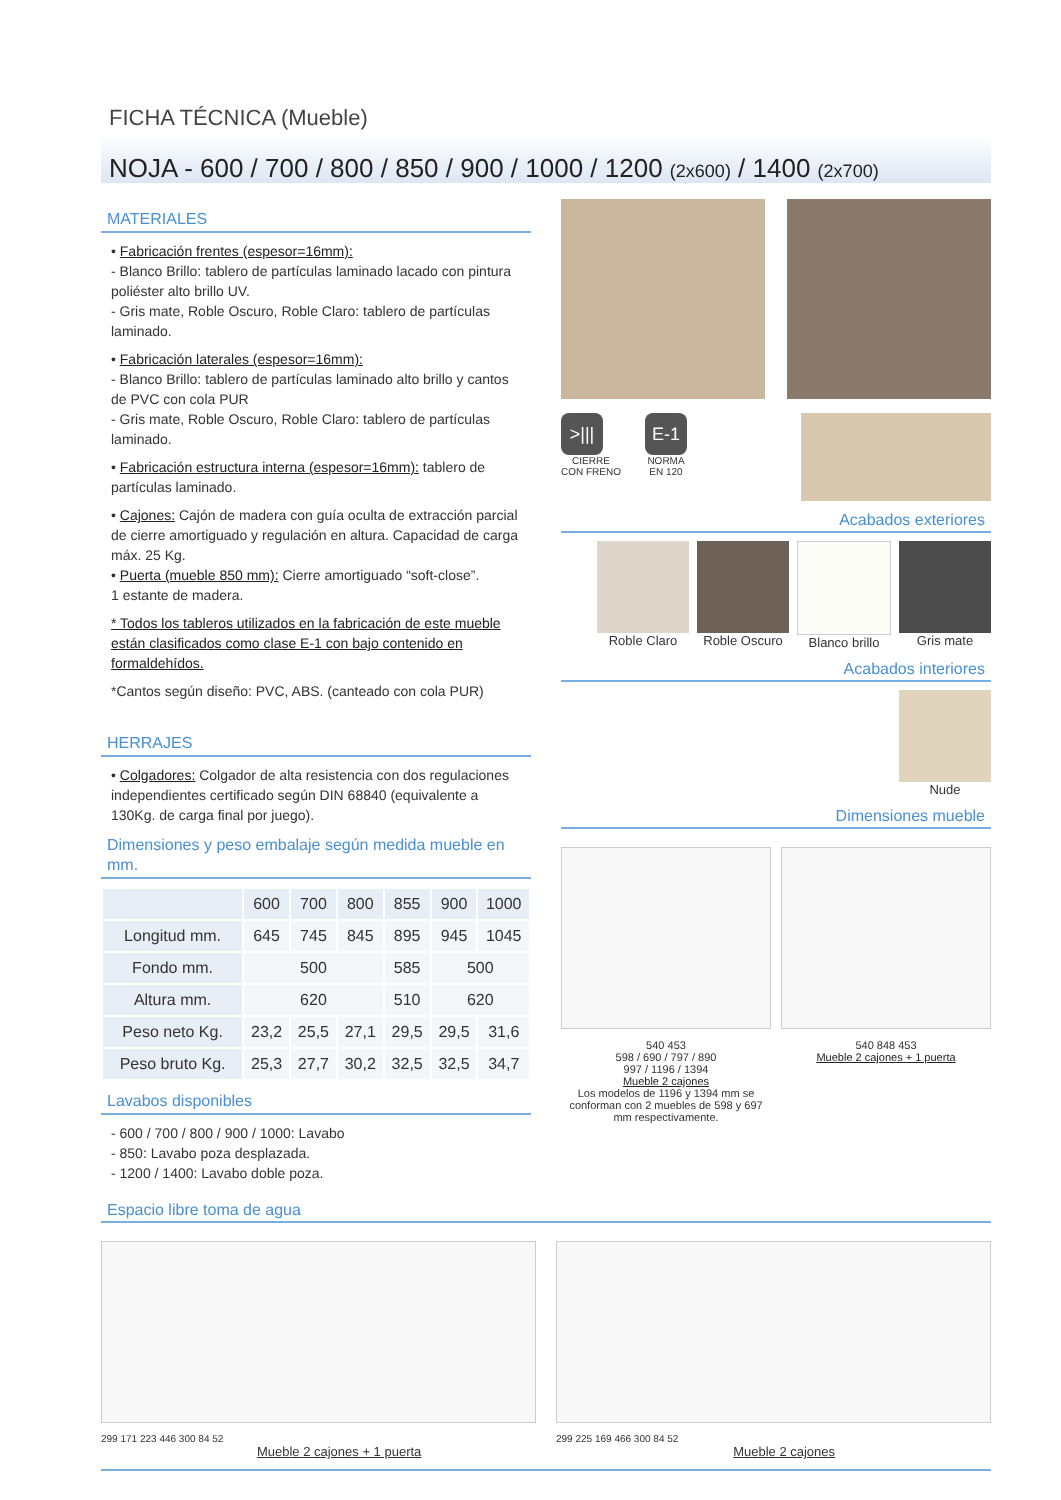FICHA TÉCNICA (Mueble)
NOJA - 600 / 700 / 800 / 850 / 900 / 1000 / 1200 (2x600) / 1400 (2x700)
MATERIALES
• Fabricación frentes (espesor=16mm):
- Blanco Brillo: tablero de partículas laminado lacado con pintura poliéster alto brillo UV.
- Gris mate, Roble Oscuro, Roble Claro: tablero de partículas laminado.
• Fabricación laterales (espesor=16mm):
- Blanco Brillo: tablero de partículas laminado alto brillo y cantos de PVC con cola PUR
- Gris mate, Roble Oscuro, Roble Claro: tablero de partículas laminado.
• Fabricación estructura interna (espesor=16mm): tablero de partículas laminado.
• Cajones: Cajón de madera con guía oculta de extracción parcial de cierre amortiguado y regulación en altura. Capacidad de carga máx. 25 Kg.
• Puerta (mueble 850 mm): Cierre amortiguado “soft-close”.
1 estante de madera.
* Todos los tableros utilizados en la fabricación de este mueble están clasificados como clase E-1 con bajo contenido en formaldehídos.
*Cantos según diseño: PVC, ABS. (canteado con cola PUR)
HERRAJES
• Colgadores: Colgador de alta resistencia con dos regulaciones independientes certificado según DIN 68840 (equivalente a 130Kg. de carga final por juego).
Dimensiones y peso embalaje según medida mueble en mm.
| | 600 | 700 | 800 | 855 | 900 | 1000 |
| --- | --- | --- | --- | --- | --- | --- |
| Longitud mm. | 645 | 745 | 845 | 895 | 945 | 1045 |
| Fondo mm. | 500 | | | 585 | 500 | |
| Altura mm. | 620 | | | 510 | 620 | |
| Peso neto Kg. | 23,2 | 25,5 | 27,1 | 29,5 | 29,5 | 31,6 |
| Peso bruto Kg. | 25,3 | 27,7 | 30,2 | 32,5 | 32,5 | 34,7 |
Lavabos disponibles
- 600 / 700 / 800 / 900 / 1000: Lavabo
- 850: Lavabo poza desplazada.
- 1200 / 1400: Lavabo doble poza.
>|||
CIERRE
CON FRENO
E-1
NORMA
EN 120
Acabados exteriores
Roble Claro Roble Oscuro Blanco brillo Gris mate
Acabados interiores
Nude
Dimensiones mueble
540 453
598 / 690 / 797 / 890
997 / 1196 / 1394
Mueble 2 cajones
Los modelos de 1196 y 1394 mm se conforman con 2 muebles de 598 y 697 mm respectivamente.
540 848 453
Mueble 2 cajones + 1 puerta
Espacio libre toma de agua
299 171 223 446 300 84 52 299 225 169 466 300 84 52
Mueble 2 cajones + 1 puerta Mueble 2 cajones